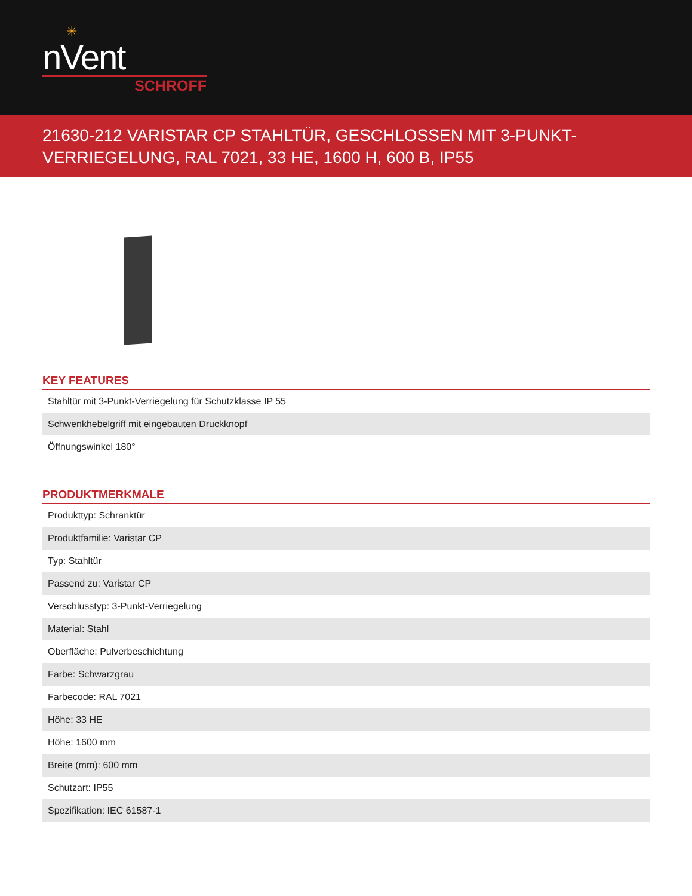✳
nVent
SCHROFF
21630-212 VARISTAR CP STAHLTÜR, GESCHLOSSEN MIT 3-PUNKT-VERRIEGELUNG, RAL 7021, 33 HE, 1600 H, 600 B, IP55
KEY FEATURES
| Stahltür mit 3-Punkt-Verriegelung für Schutzklasse IP 55 |
| Schwenkhebelgriff mit eingebauten Druckknopf |
| Öffnungswinkel 180° |
PRODUKTMERKMALE
| Produkttyp: Schranktür |
| Produktfamilie: Varistar CP |
| Typ: Stahltür |
| Passend zu: Varistar CP |
| Verschlusstyp: 3-Punkt-Verriegelung |
| Material: Stahl |
| Oberfläche: Pulverbeschichtung |
| Farbe: Schwarzgrau |
| Farbecode: RAL 7021 |
| Höhe: 33 HE |
| Höhe: 1600 mm |
| Breite (mm): 600 mm |
| Schutzart: IP55 |
| Spezifikation: IEC 61587-1 |